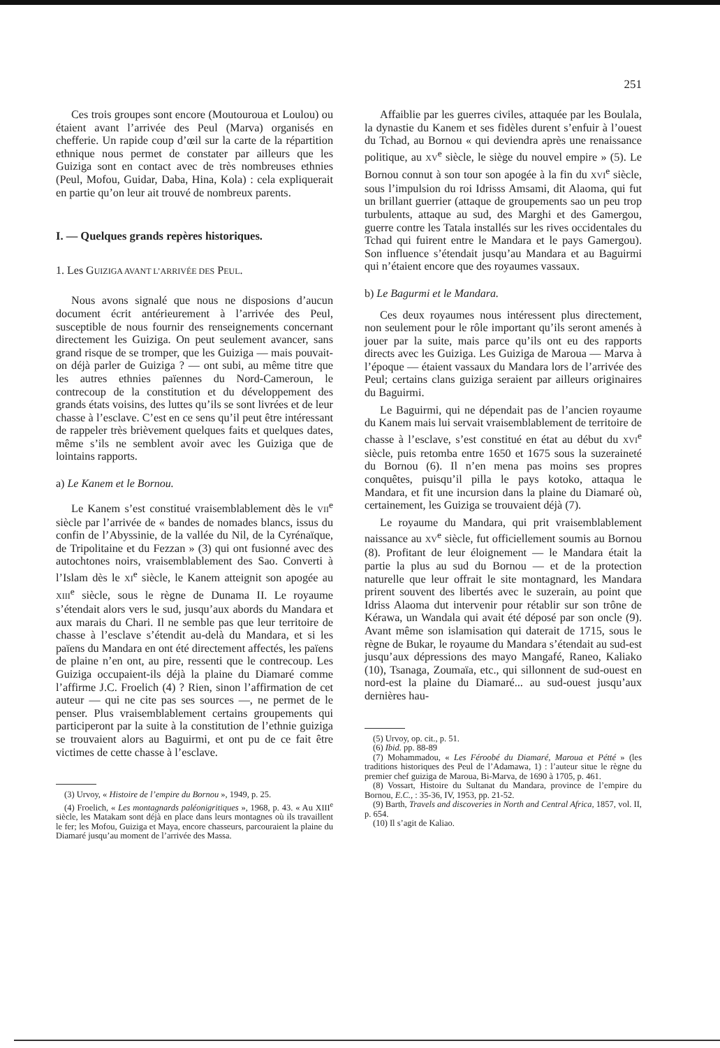251
Ces trois groupes sont encore (Moutouroua et Loulou) ou étaient avant l’arrivée des Peul (Marva) organisés en chefferie. Un rapide coup d’œil sur la carte de la répartition ethnique nous permet de constater par ailleurs que les Guiziga sont en contact avec de très nombreuses ethnies (Peul, Mofou, Guidar, Daba, Hina, Kola) : cela expliquerait en partie qu’on leur ait trouvé de nombreux parents.
I. — Quelques grands repères historiques.
1. Les GUIZIGA AVANT L’ARRIVÉE DES PEUL.
Nous avons signalé que nous ne disposions d’aucun document écrit antérieurement à l’arrivée des Peul, susceptible de nous fournir des renseignements concernant directement les Guiziga. On peut seulement avancer, sans grand risque de se tromper, que les Guiziga — mais pouvait-on déjà parler de Guiziga ? — ont subi, au même titre que les autres ethnies païennes du Nord-Cameroun, le contrecoup de la constitution et du développement des grands états voisins, des luttes qu’ils se sont livrées et de leur chasse à l’esclave. C’est en ce sens qu’il peut être intéressant de rappeler très brièvement quelques faits et quelques dates, même s’ils ne semblent avoir avec les Guiziga que de lointains rapports.
a) Le Kanem et le Bornou.
Le Kanem s’est constitué vraisemblablement dès le VII<sup>e</sup> siècle par l’arrivée de « bandes de nomades blancs, issus du confin de l’Abyssinie, de la vallée du Nil, de la Cyrénaïque, de Tripolitaine et du Fezzan » (3) qui ont fusionné avec des autochtones noirs, vraisemblablement des Sao. Converti à l’Islam dès le XI<sup>e</sup> siècle, le Kanem atteignit son apogée au XIII<sup>e</sup> siècle, sous le règne de Dunama II. Le royaume s’étendait alors vers le sud, jusqu’aux abords du Mandara et aux marais du Chari. Il ne semble pas que leur territoire de chasse à l’esclave s’étendit au-delà du Mandara, et si les païens du Mandara en ont été directement affectés, les païens de plaine n’en ont, au pire, ressenti que le contrecoup. Les Guiziga occupaient-ils déjà la plaine du Diamaré comme l’affirme J.C. Froelich (4) ? Rien, sinon l’affirmation de cet auteur — qui ne cite pas ses sources —, ne permet de le penser. Plus vraisemblablement certains groupements qui participeront par la suite à la constitution de l’ethnie guiziga se trouvaient alors au Baguirmi, et ont pu de ce fait être victimes de cette chasse à l’esclave.
(3) Urvoy, « Histoire de l’empire du Bornou », 1949, p. 25.
(4) Froelich, « Les montagnards paléonigritiques », 1968, p. 43. « Au XIII<sup>e</sup> siècle, les Matakam sont déjà en place dans leurs montagnes où ils travaillent le fer; les Mofou, Guiziga et Maya, encore chasseurs, parcouraient la plaine du Diamaré jusqu’au moment de l’arrivée des Massa.
Affaiblie par les guerres civiles, attaquée par les Boulala, la dynastie du Kanem et ses fidèles durent s’enfuir à l’ouest du Tchad, au Bornou « qui deviendra après une renaissance politique, au XV<sup>e</sup> siècle, le siège du nouvel empire » (5). Le Bornou connut à son tour son apogée à la fin du XVI<sup>e</sup> siècle, sous l’impulsion du roi Idrisss Amsami, dit Alaoma, qui fut un brillant guerrier (attaque de groupements sao un peu trop turbulents, attaque au sud, des Marghi et des Gamergou, guerre contre les Tatala installés sur les rives occidentales du Tchad qui fuirent entre le Mandara et le pays Gamergou). Son influence s’étendait jusqu’au Mandara et au Baguirmi qui n’étaient encore que des royaumes vassaux.
b) Le Bagurmi et le Mandara.
Ces deux royaumes nous intéressent plus directement, non seulement pour le rôle important qu’ils seront amenés à jouer par la suite, mais parce qu’ils ont eu des rapports directs avec les Guiziga. Les Guiziga de Maroua — Marva à l’époque — étaient vassaux du Mandara lors de l’arrivée des Peul; certains clans guiziga seraient par ailleurs originaires du Baguirmi.
Le Baguirmi, qui ne dépendait pas de l’ancien royaume du Kanem mais lui servait vraisemblablement de territoire de chasse à l’esclave, s’est constitué en état au début du XVI<sup>e</sup> siècle, puis retomba entre 1650 et 1675 sous la suzeraineté du Bornou (6). Il n’en mena pas moins ses propres conquêtes, puisqu’il pilla le pays kotoko, attaqua le Mandara, et fit une incursion dans la plaine du Diamaré où, certainement, les Guiziga se trouvaient déjà (7).
Le royaume du Mandara, qui prit vraisemblablement naissance au XV<sup>e</sup> siècle, fut officiellement soumis au Bornou (8). Profitant de leur éloignement — le Mandara était la partie la plus au sud du Bornou — et de la protection naturelle que leur offrait le site montagnard, les Mandara prirent souvent des libertés avec le suzerain, au point que Idriss Alaoma dut intervenir pour rétablir sur son trône de Kérawa, un Wandala qui avait été déposé par son oncle (9). Avant même son islamisation qui daterait de 1715, sous le règne de Bukar, le royaume du Mandara s’étendait au sud-est jusqu’aux dépressions des mayo Mangafé, Raneo, Kaliako (10), Tsanaga, Zoumaïa, etc., qui sillonnent de sud-ouest en nord-est la plaine du Diamaré... au sud-ouest jusqu’aux dernières hau-
(5) Urvoy, op. cit., p. 51.
(6) Ibid. pp. 88-89
(7) Mohammadou, « Les Féroobé du Diamaré, Maroua et Pétté » (les traditions historiques des Peul de l’Adamawa, 1) : l’auteur situe le règne du premier chef guiziga de Maroua, Bi-Marva, de 1690 à 1705, p. 461.
(8) Vossart, Histoire du Sultanat du Mandara, province de l’empire du Bornou, E.C., : 35-36, IV, 1953, pp. 21-52.
(9) Barth, Travels and discoveries in North and Central Africa, 1857, vol. II, p. 654.
(10) Il s’agit de Kaliao.